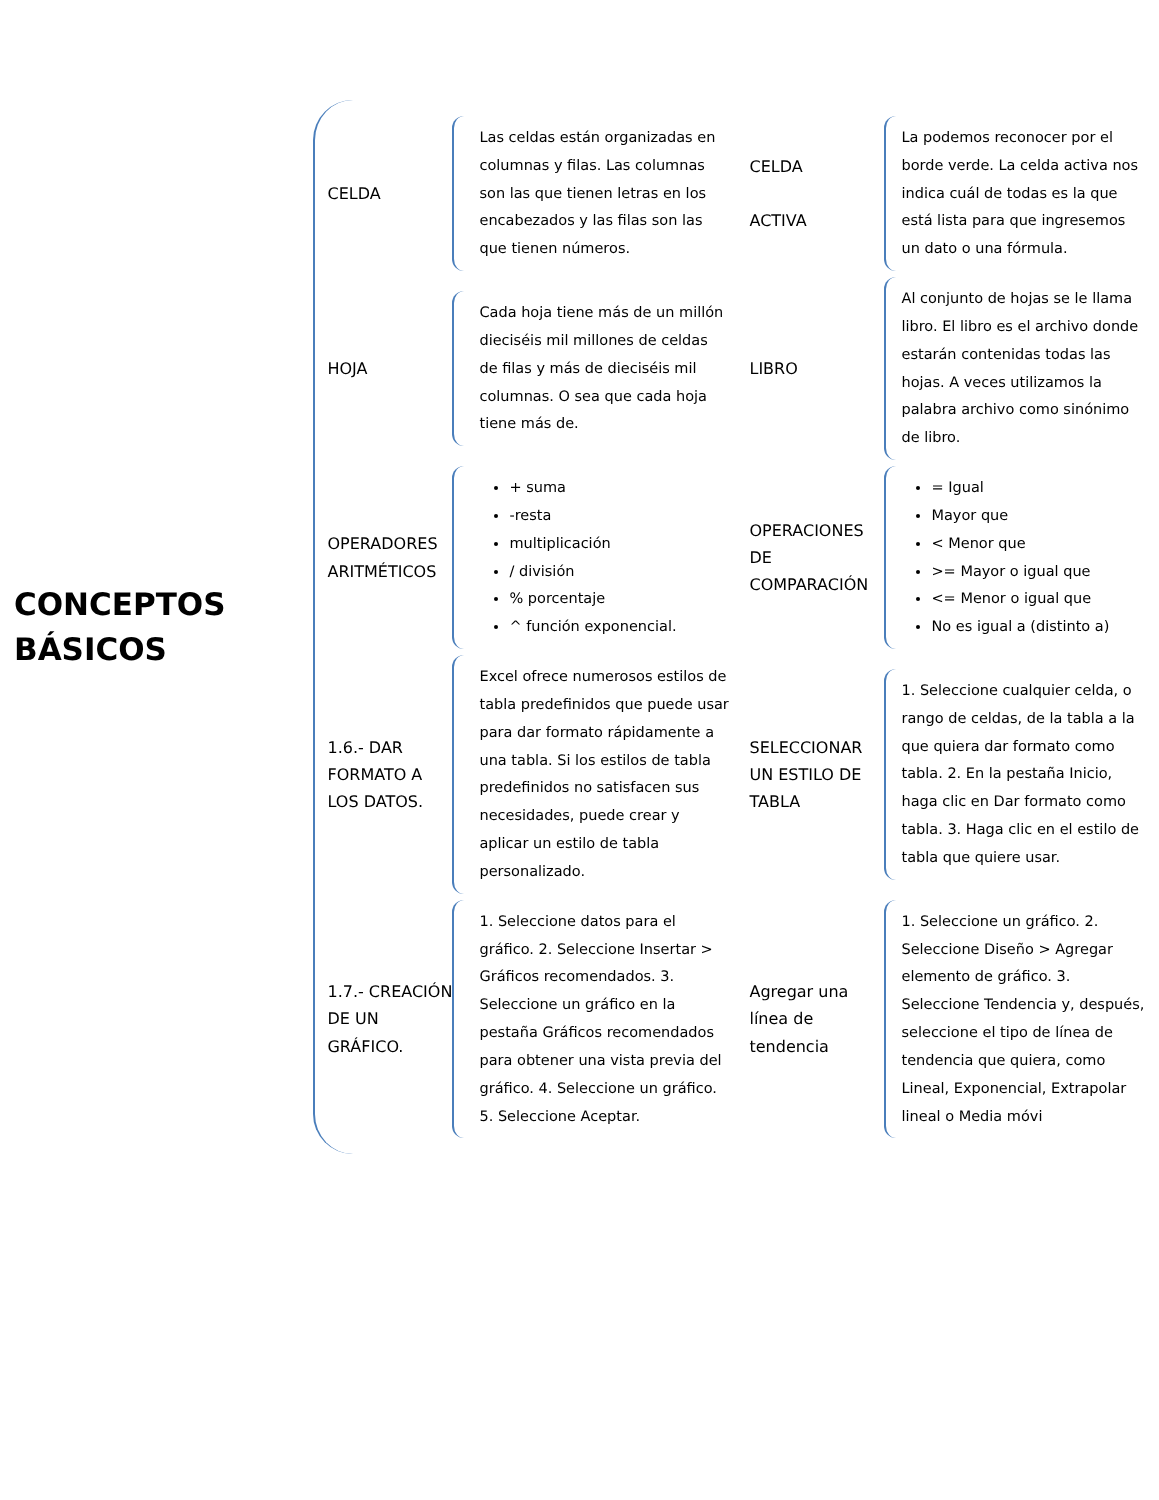CONCEPTOS
BÁSICOS
CELDA
Las celdas están organizadas en columnas y filas. Las columnas son las que tienen letras en los encabezados y las filas son las que tienen números.
CELDA
ACTIVA
La podemos reconocer por el borde verde. La celda activa nos indica cuál de todas es la que está lista para que ingresemos un dato o una fórmula.
HOJA
Cada hoja tiene más de un millón dieciséis mil millones de celdas de filas y más de dieciséis mil columnas. O sea que cada hoja tiene más de.
LIBRO
Al conjunto de hojas se le llama libro. El libro es el archivo donde estarán contenidas todas las hojas. A veces utilizamos la palabra archivo como sinónimo de libro.
OPERADORES ARITMÉTICOS
+ suma
-resta
multiplicación
/ división
% porcentaje
^ función exponencial.
OPERACIONES DE COMPARACIÓN
= Igual
Mayor que
< Menor que
>= Mayor o igual que
<= Menor o igual que
No es igual a (distinto a)
1.6.- DAR FORMATO A LOS DATOS.
Excel ofrece numerosos estilos de tabla predefinidos que puede usar para dar formato rápidamente a una tabla. Si los estilos de tabla predefinidos no satisfacen sus necesidades, puede crear y aplicar un estilo de tabla personalizado.
SELECCIONAR UN ESTILO DE TABLA
1. Seleccione cualquier celda, o rango de celdas, de la tabla a la que quiera dar formato como tabla. 2. En la pestaña Inicio, haga clic en Dar formato como tabla. 3. Haga clic en el estilo de tabla que quiere usar.
1.7.- CREACIÓN DE UN GRÁFICO.
1. Seleccione datos para el gráfico. 2. Seleccione Insertar > Gráficos recomendados. 3. Seleccione un gráfico en la pestaña Gráficos recomendados para obtener una vista previa del gráfico. 4. Seleccione un gráfico. 5. Seleccione Aceptar.
Agregar una línea de tendencia
1. Seleccione un gráfico. 2. Seleccione Diseño > Agregar elemento de gráfico. 3. Seleccione Tendencia y, después, seleccione el tipo de línea de tendencia que quiera, como Lineal, Exponencial, Extrapolar lineal o Media móvi